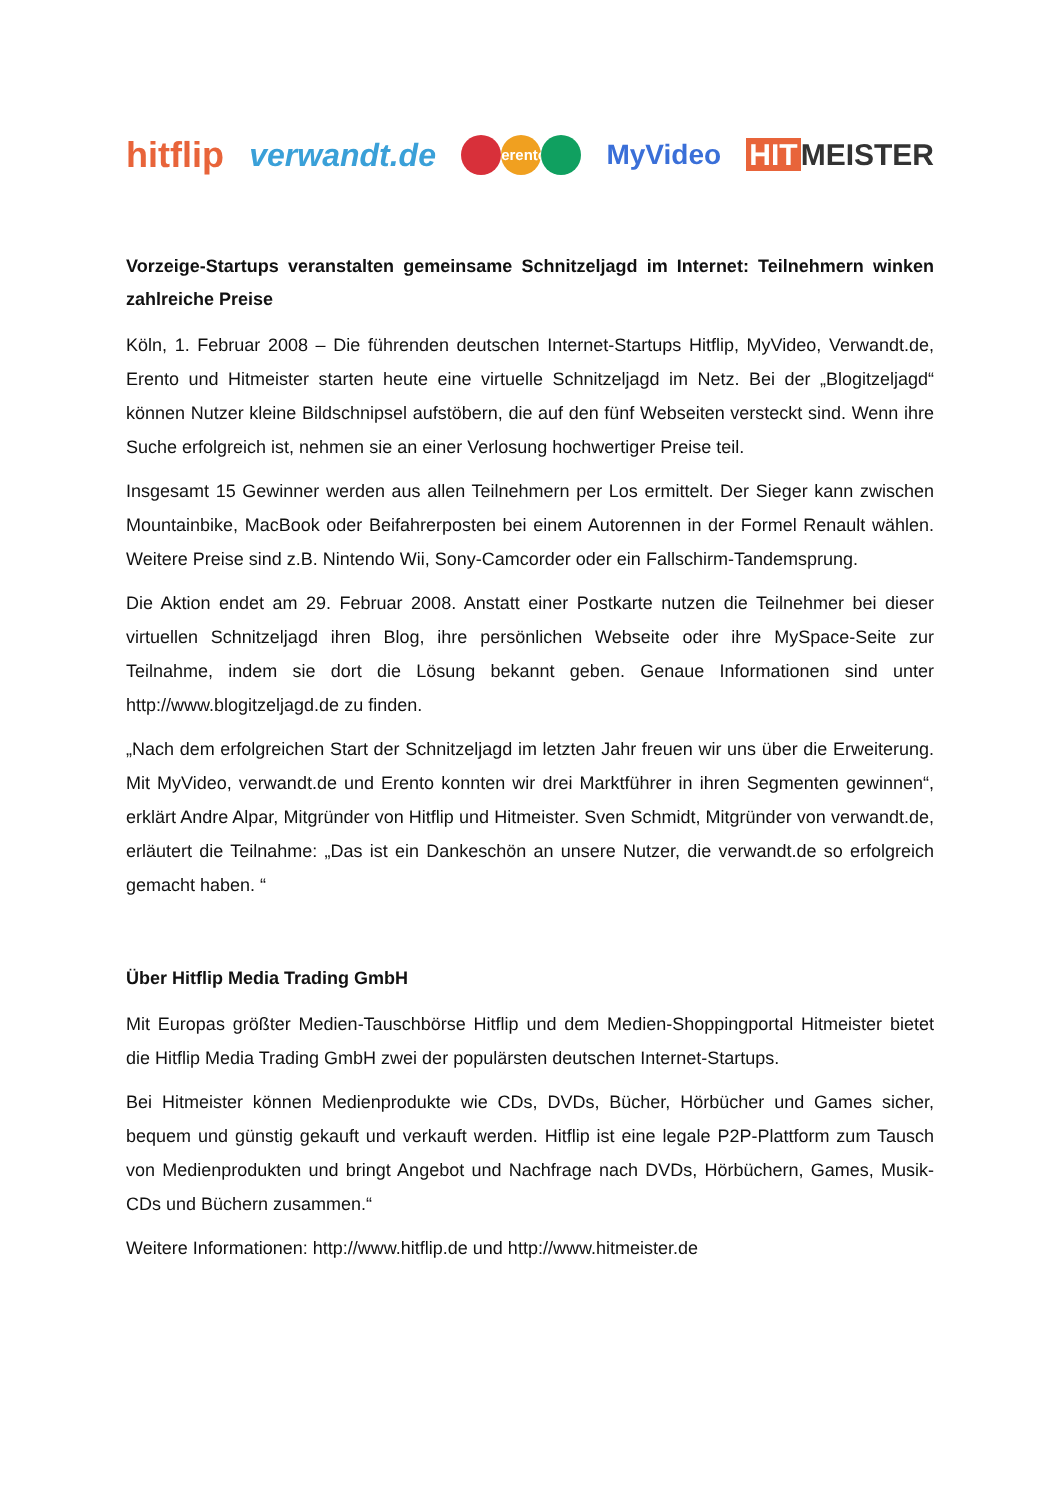hitflip verwandt.de erento MyVideo HIT MEISTER
Vorzeige-Startups veranstalten gemeinsame Schnitzeljagd im Internet: Teilnehmern winken zahlreiche Preise
Köln, 1. Februar 2008 – Die führenden deutschen Internet-Startups Hitflip, MyVideo, Verwandt.de, Erento und Hitmeister starten heute eine virtuelle Schnitzeljagd im Netz. Bei der „Blogitzeljagd“ können Nutzer kleine Bildschnipsel aufstöbern, die auf den fünf Webseiten versteckt sind. Wenn ihre Suche erfolgreich ist, nehmen sie an einer Verlosung hochwertiger Preise teil.
Insgesamt 15 Gewinner werden aus allen Teilnehmern per Los ermittelt. Der Sieger kann zwischen Mountainbike, MacBook oder Beifahrerposten bei einem Autorennen in der Formel Renault wählen. Weitere Preise sind z.B. Nintendo Wii, Sony-Camcorder oder ein Fallschirm-Tandemsprung.
Die Aktion endet am 29. Februar 2008. Anstatt einer Postkarte nutzen die Teilnehmer bei dieser virtuellen Schnitzeljagd ihren Blog, ihre persönlichen Webseite oder ihre MySpace-Seite zur Teilnahme, indem sie dort die Lösung bekannt geben. Genaue Informationen sind unter http://www.blogitzeljagd.de zu finden.
„Nach dem erfolgreichen Start der Schnitzeljagd im letzten Jahr freuen wir uns über die Erweiterung. Mit MyVideo, verwandt.de und Erento konnten wir drei Marktführer in ihren Segmenten gewinnen“, erklärt Andre Alpar, Mitgründer von Hitflip und Hitmeister. Sven Schmidt, Mitgründer von verwandt.de, erläutert die Teilnahme: „Das ist ein Dankeschön an unsere Nutzer, die verwandt.de so erfolgreich gemacht haben. “
Über Hitflip Media Trading GmbH
Mit Europas größter Medien-Tauschbörse Hitflip und dem Medien-Shoppingportal Hitmeister bietet die Hitflip Media Trading GmbH zwei der populärsten deutschen Internet-Startups.
Bei Hitmeister können Medienprodukte wie CDs, DVDs, Bücher, Hörbücher und Games sicher, bequem und günstig gekauft und verkauft werden. Hitflip ist eine legale P2P-Plattform zum Tausch von Medienprodukten und bringt Angebot und Nachfrage nach DVDs, Hörbüchern, Games, Musik-CDs und Büchern zusammen.“
Weitere Informationen: http://www.hitflip.de und http://www.hitmeister.de